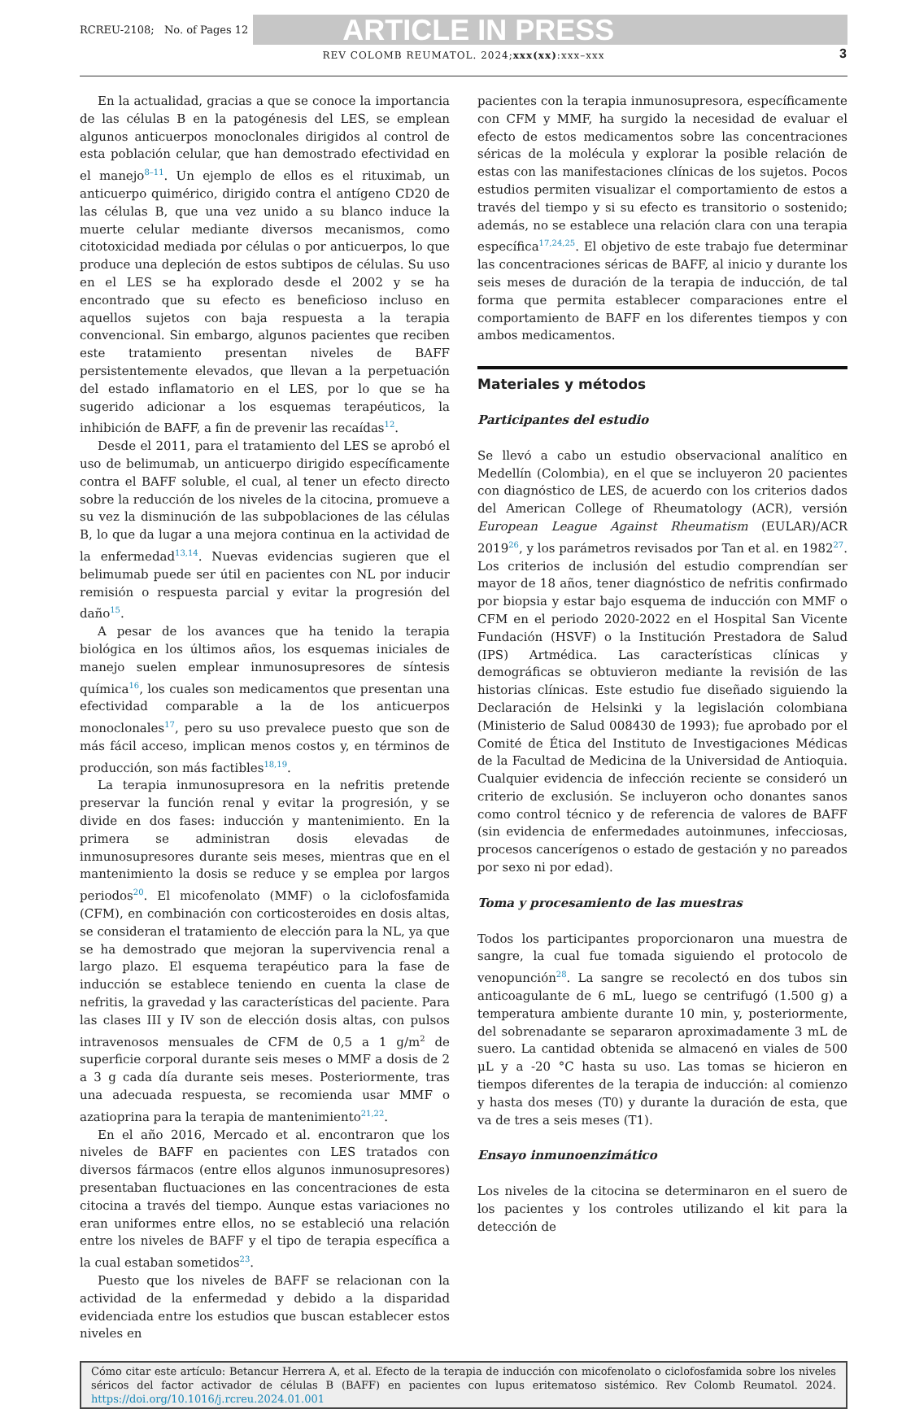RCREU-2108; No. of Pages 12 ARTICLE IN PRESS
REV COLOMB REUMATOL. 2024;xxx(xx):xxx–xxx 3
En la actualidad, gracias a que se conoce la importancia de las células B en la patogénesis del LES, se emplean algunos anticuerpos monoclonales dirigidos al control de esta población celular, que han demostrado efectividad en el manejo<sup>8–11</sup>. Un ejemplo de ellos es el rituximab, un anticuerpo quimérico, dirigido contra el antígeno CD20 de las células B, que una vez unido a su blanco induce la muerte celular mediante diversos mecanismos, como citotoxicidad mediada por células o por anticuerpos, lo que produce una depleción de estos subtipos de células. Su uso en el LES se ha explorado desde el 2002 y se ha encontrado que su efecto es beneficioso incluso en aquellos sujetos con baja respuesta a la terapia convencional. Sin embargo, algunos pacientes que reciben este tratamiento presentan niveles de BAFF persistentemente elevados, que llevan a la perpetuación del estado inflamatorio en el LES, por lo que se ha sugerido adicionar a los esquemas terapéuticos, la inhibición de BAFF, a fin de prevenir las recaídas<sup>12</sup>.
Desde el 2011, para el tratamiento del LES se aprobó el uso de belimumab, un anticuerpo dirigido específicamente contra el BAFF soluble, el cual, al tener un efecto directo sobre la reducción de los niveles de la citocina, promueve a su vez la disminución de las subpoblaciones de las células B, lo que da lugar a una mejora continua en la actividad de la enfermedad<sup>13,14</sup>. Nuevas evidencias sugieren que el belimumab puede ser útil en pacientes con NL por inducir remisión o respuesta parcial y evitar la progresión del daño<sup>15</sup>.
A pesar de los avances que ha tenido la terapia biológica en los últimos años, los esquemas iniciales de manejo suelen emplear inmunosupresores de síntesis química<sup>16</sup>, los cuales son medicamentos que presentan una efectividad comparable a la de los anticuerpos monoclonales<sup>17</sup>, pero su uso prevalece puesto que son de más fácil acceso, implican menos costos y, en términos de producción, son más factibles<sup>18,19</sup>.
La terapia inmunosupresora en la nefritis pretende preservar la función renal y evitar la progresión, y se divide en dos fases: inducción y mantenimiento. En la primera se administran dosis elevadas de inmunosupresores durante seis meses, mientras que en el mantenimiento la dosis se reduce y se emplea por largos periodos<sup>20</sup>. El micofenolato (MMF) o la ciclofosfamida (CFM), en combinación con corticosteroides en dosis altas, se consideran el tratamiento de elección para la NL, ya que se ha demostrado que mejoran la supervivencia renal a largo plazo. El esquema terapéutico para la fase de inducción se establece teniendo en cuenta la clase de nefritis, la gravedad y las características del paciente. Para las clases III y IV son de elección dosis altas, con pulsos intravenosos mensuales de CFM de 0,5 a 1 g/m<sup>2</sup> de superficie corporal durante seis meses o MMF a dosis de 2 a 3 g cada día durante seis meses. Posteriormente, tras una adecuada respuesta, se recomienda usar MMF o azatioprina para la terapia de mantenimiento<sup>21,22</sup>.
En el año 2016, Mercado et al. encontraron que los niveles de BAFF en pacientes con LES tratados con diversos fármacos (entre ellos algunos inmunosupresores) presentaban fluctuaciones en las concentraciones de esta citocina a través del tiempo. Aunque estas variaciones no eran uniformes entre ellos, no se estableció una relación entre los niveles de BAFF y el tipo de terapia específica a la cual estaban sometidos<sup>23</sup>.
Puesto que los niveles de BAFF se relacionan con la actividad de la enfermedad y debido a la disparidad evidenciada entre los estudios que buscan establecer estos niveles en
pacientes con la terapia inmunosupresora, específicamente con CFM y MMF, ha surgido la necesidad de evaluar el efecto de estos medicamentos sobre las concentraciones séricas de la molécula y explorar la posible relación de estas con las manifestaciones clínicas de los sujetos. Pocos estudios permiten visualizar el comportamiento de estos a través del tiempo y si su efecto es transitorio o sostenido; además, no se establece una relación clara con una terapia específica<sup>17,24,25</sup>. El objetivo de este trabajo fue determinar las concentraciones séricas de BAFF, al inicio y durante los seis meses de duración de la terapia de inducción, de tal forma que permita establecer comparaciones entre el comportamiento de BAFF en los diferentes tiempos y con ambos medicamentos.
Materiales y métodos
Participantes del estudio
Se llevó a cabo un estudio observacional analítico en Medellín (Colombia), en el que se incluyeron 20 pacientes con diagnóstico de LES, de acuerdo con los criterios dados del American College of Rheumatology (ACR), versión European League Against Rheumatism (EULAR)/ACR 2019<sup>26</sup>, y los parámetros revisados por Tan et al. en 1982<sup>27</sup>. Los criterios de inclusión del estudio comprendían ser mayor de 18 años, tener diagnóstico de nefritis confirmado por biopsia y estar bajo esquema de inducción con MMF o CFM en el periodo 2020-2022 en el Hospital San Vicente Fundación (HSVF) o la Institución Prestadora de Salud (IPS) Artmédica. Las características clínicas y demográficas se obtuvieron mediante la revisión de las historias clínicas. Este estudio fue diseñado siguiendo la Declaración de Helsinki y la legislación colombiana (Ministerio de Salud 008430 de 1993); fue aprobado por el Comité de Ética del Instituto de Investigaciones Médicas de la Facultad de Medicina de la Universidad de Antioquia. Cualquier evidencia de infección reciente se consideró un criterio de exclusión. Se incluyeron ocho donantes sanos como control técnico y de referencia de valores de BAFF (sin evidencia de enfermedades autoinmunes, infecciosas, procesos cancerígenos o estado de gestación y no pareados por sexo ni por edad).
Toma y procesamiento de las muestras
Todos los participantes proporcionaron una muestra de sangre, la cual fue tomada siguiendo el protocolo de venopunción<sup>28</sup>. La sangre se recolectó en dos tubos sin anticoagulante de 6 mL, luego se centrifugó (1.500 g) a temperatura ambiente durante 10 min, y, posteriormente, del sobrenadante se separaron aproximadamente 3 mL de suero. La cantidad obtenida se almacenó en viales de 500 μL y a -20 °C hasta su uso. Las tomas se hicieron en tiempos diferentes de la terapia de inducción: al comienzo y hasta dos meses (T0) y durante la duración de esta, que va de tres a seis meses (T1).
Ensayo inmunoenzimático
Los niveles de la citocina se determinaron en el suero de los pacientes y los controles utilizando el kit para la detección de
Cómo citar este artículo: Betancur Herrera A, et al. Efecto de la terapia de inducción con micofenolato o ciclofosfamida sobre los niveles séricos del factor activador de células B (BAFF) en pacientes con lupus eritematoso sistémico. Rev Colomb Reumatol. 2024. https://doi.org/10.1016/j.rcreu.2024.01.001